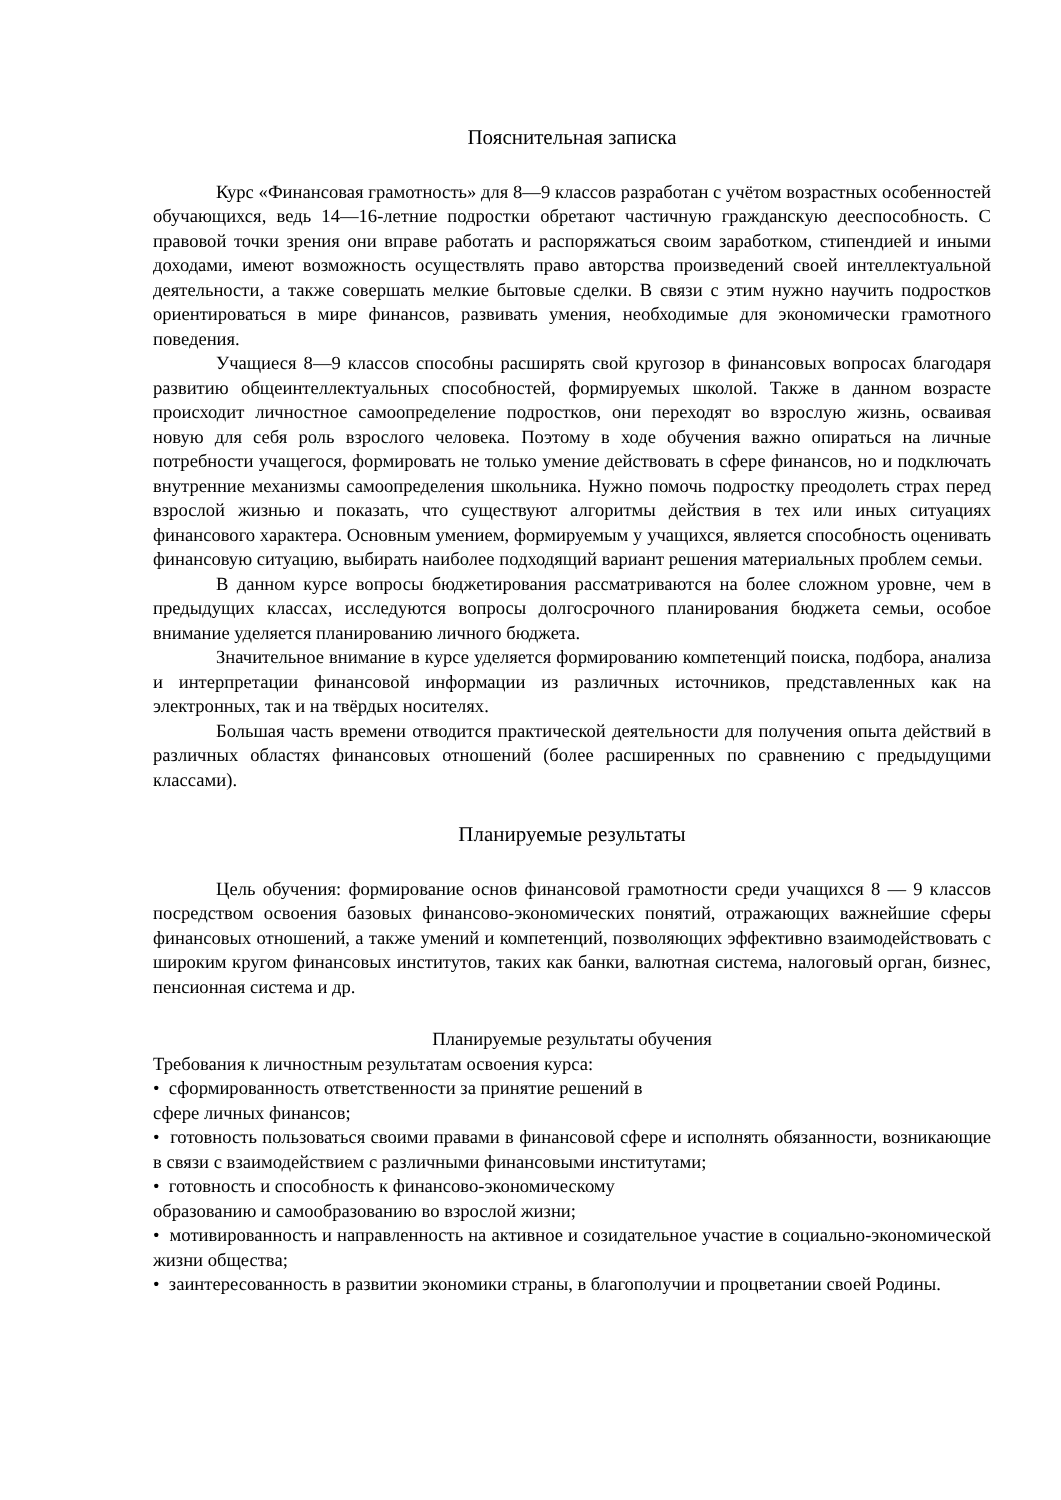Пояснительная записка
Курс «Финансовая грамотность» для 8—9 классов разработан с учётом возрастных особенностей обучающихся, ведь 14—16-летние подростки обретают частичную гражданскую дееспособность. С правовой точки зрения они вправе работать и распоряжаться своим заработком, стипендией и иными доходами, имеют возможность осуществлять право авторства произведений своей интеллектуальной деятельности, а также совершать мелкие бытовые сделки. В связи с этим нужно научить подростков ориентироваться в мире финансов, развивать умения, необходимые для экономически грамотного поведения.
Учащиеся 8—9 классов способны расширять свой кругозор в финансовых вопросах благодаря развитию общеинтеллектуальных способностей, формируемых школой. Также в данном возрасте происходит личностное самоопределение подростков, они переходят во взрослую жизнь, осваивая новую для себя роль взрослого человека. Поэтому в ходе обучения важно опираться на личные потребности учащегося, формировать не только умение действовать в сфере финансов, но и подключать внутренние механизмы самоопределения школьника. Нужно помочь подростку преодолеть страх перед взрослой жизнью и показать, что существуют алгоритмы действия в тех или иных ситуациях финансового характера. Основным умением, формируемым у учащихся, является способность оценивать финансовую ситуацию, выбирать наиболее подходящий вариант решения материальных проблем семьи.
В данном курсе вопросы бюджетирования рассматриваются на более сложном уровне, чем в предыдущих классах, исследуются вопросы долгосрочного планирования бюджета семьи, особое внимание уделяется планированию личного бюджета.
Значительное внимание в курсе уделяется формированию компетенций поиска, подбора, анализа и интерпретации финансовой информации из различных источников, представленных как на электронных, так и на твёрдых носителях.
Большая часть времени отводится практической деятельности для получения опыта действий в различных областях финансовых отношений (более расширенных по сравнению с предыдущими классами).
Планируемые результаты
Цель обучения: формирование основ финансовой грамотности среди учащихся 8 — 9 классов посредством освоения базовых финансово-экономических понятий, отражающих важнейшие сферы финансовых отношений, а также умений и компетенций, позволяющих эффективно взаимодействовать с широким кругом финансовых институтов, таких как банки, валютная система, налоговый орган, бизнес, пенсионная система и др.
Планируемые результаты обучения
Требования к личностным результатам освоения курса:
• сформированность ответственности за принятие решений в
сфере личных финансов;
• готовность пользоваться своими правами в финансовой сфере и исполнять обязанности, возникающие в связи с взаимодействием с различными финансовыми институтами;
• готовность и способность к финансово-экономическому
образованию и самообразованию во взрослой жизни;
• мотивированность и направленность на активное и созидательное участие в социально-экономической жизни общества;
• заинтересованность в развитии экономики страны, в благополучии и процветании своей Родины.